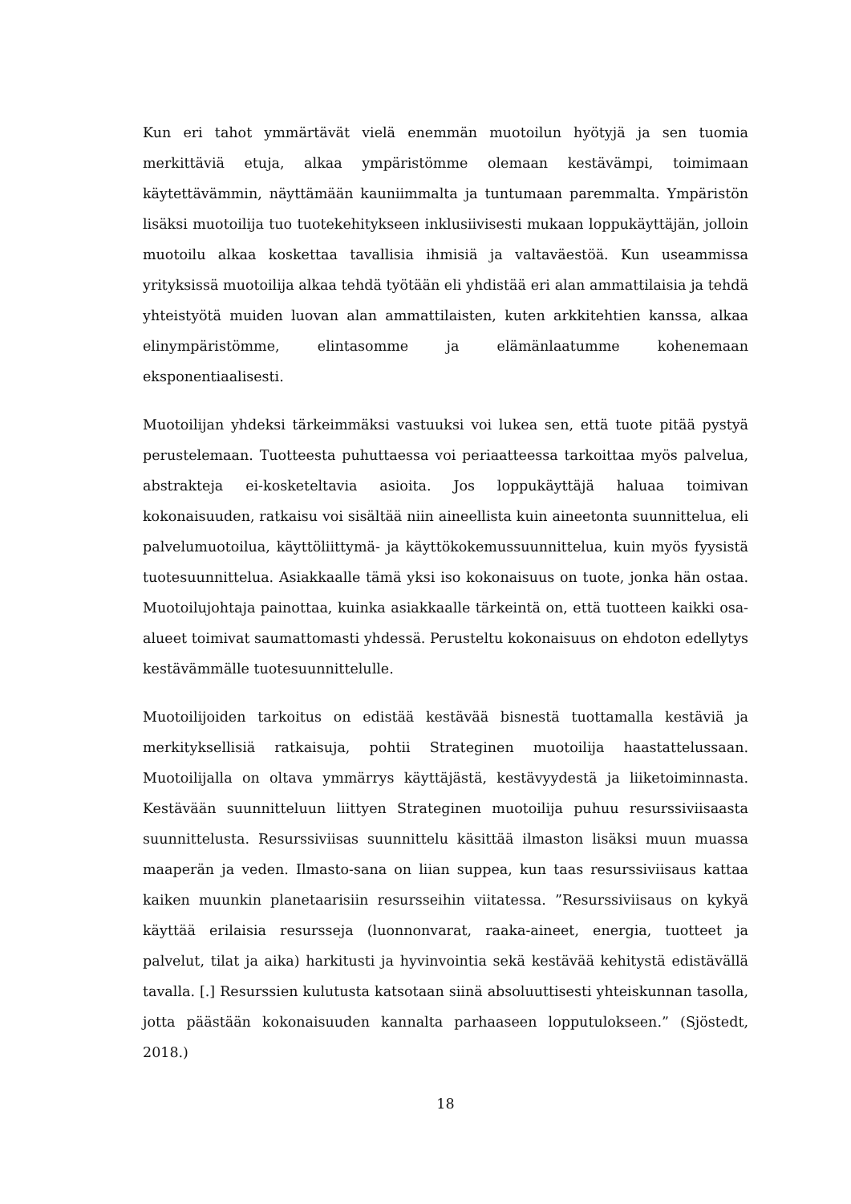Kun eri tahot ymmärtävät vielä enemmän muotoilun hyötyjä ja sen tuomia merkittäviä etuja, alkaa ympäristömme olemaan kestävämpi, toimimaan käytettävämmin, näyttämään kauniimmalta ja tuntumaan paremmalta. Ympäristön lisäksi muotoilija tuo tuotekehitykseen inklusiivisesti mukaan loppukäyttäjän, jolloin muotoilu alkaa koskettaa tavallisia ihmisiä ja valtaväestöä. Kun useammissa yrityksissä muotoilija alkaa tehdä työtään eli yhdistää eri alan ammattilaisia ja tehdä yhteistyötä muiden luovan alan ammattilaisten, kuten arkkitehtien kanssa, alkaa elinympäristömme, elintasomme ja elämänlaatumme kohenemaan eksponentiaalisesti.
Muotoilijan yhdeksi tärkeimmäksi vastuuksi voi lukea sen, että tuote pitää pystyä perustelemaan. Tuotteesta puhuttaessa voi periaatteessa tarkoittaa myös palvelua, abstrakteja ei-kosketeltavia asioita. Jos loppukäyttäjä haluaa toimivan kokonaisuuden, ratkaisu voi sisältää niin aineellista kuin aineetonta suunnittelua, eli palvelumuotoilua, käyttöliittymä- ja käyttökokemussuunnittelua, kuin myös fyysistä tuotesuunnittelua. Asiakkaalle tämä yksi iso kokonaisuus on tuote, jonka hän ostaa. Muotoilujohtaja painottaa, kuinka asiakkaalle tärkeintä on, että tuotteen kaikki osa-alueet toimivat saumattomasti yhdessä. Perusteltu kokonaisuus on ehdoton edellytys kestävämmälle tuotesuunnittelulle.
Muotoilijoiden tarkoitus on edistää kestävää bisnestä tuottamalla kestäviä ja merkityksellisiä ratkaisuja, pohtii Strateginen muotoilija haastattelussaan. Muotoilijalla on oltava ymmärrys käyttäjästä, kestävyydestä ja liiketoiminnasta. Kestävään suunnitteluun liittyen Strateginen muotoilija puhuu resurssiviisaasta suunnittelusta. Resurssiviisas suunnittelu käsittää ilmaston lisäksi muun muassa maaperän ja veden. Ilmasto-sana on liian suppea, kun taas resurssiviisaus kattaa kaiken muunkin planetaarisiin resursseihin viitatessa. ”Resurssiviisaus on kykyä käyttää erilaisia resursseja (luonnonvarat, raaka-aineet, energia, tuotteet ja palvelut, tilat ja aika) harkitusti ja hyvinvointia sekä kestävää kehitystä edistävällä tavalla. [.] Resurssien kulutusta katsotaan siinä absoluuttisesti yhteiskunnan tasolla, jotta päästään kokonaisuuden kannalta parhaaseen lopputulokseen.” (Sjöstedt, 2018.)
18